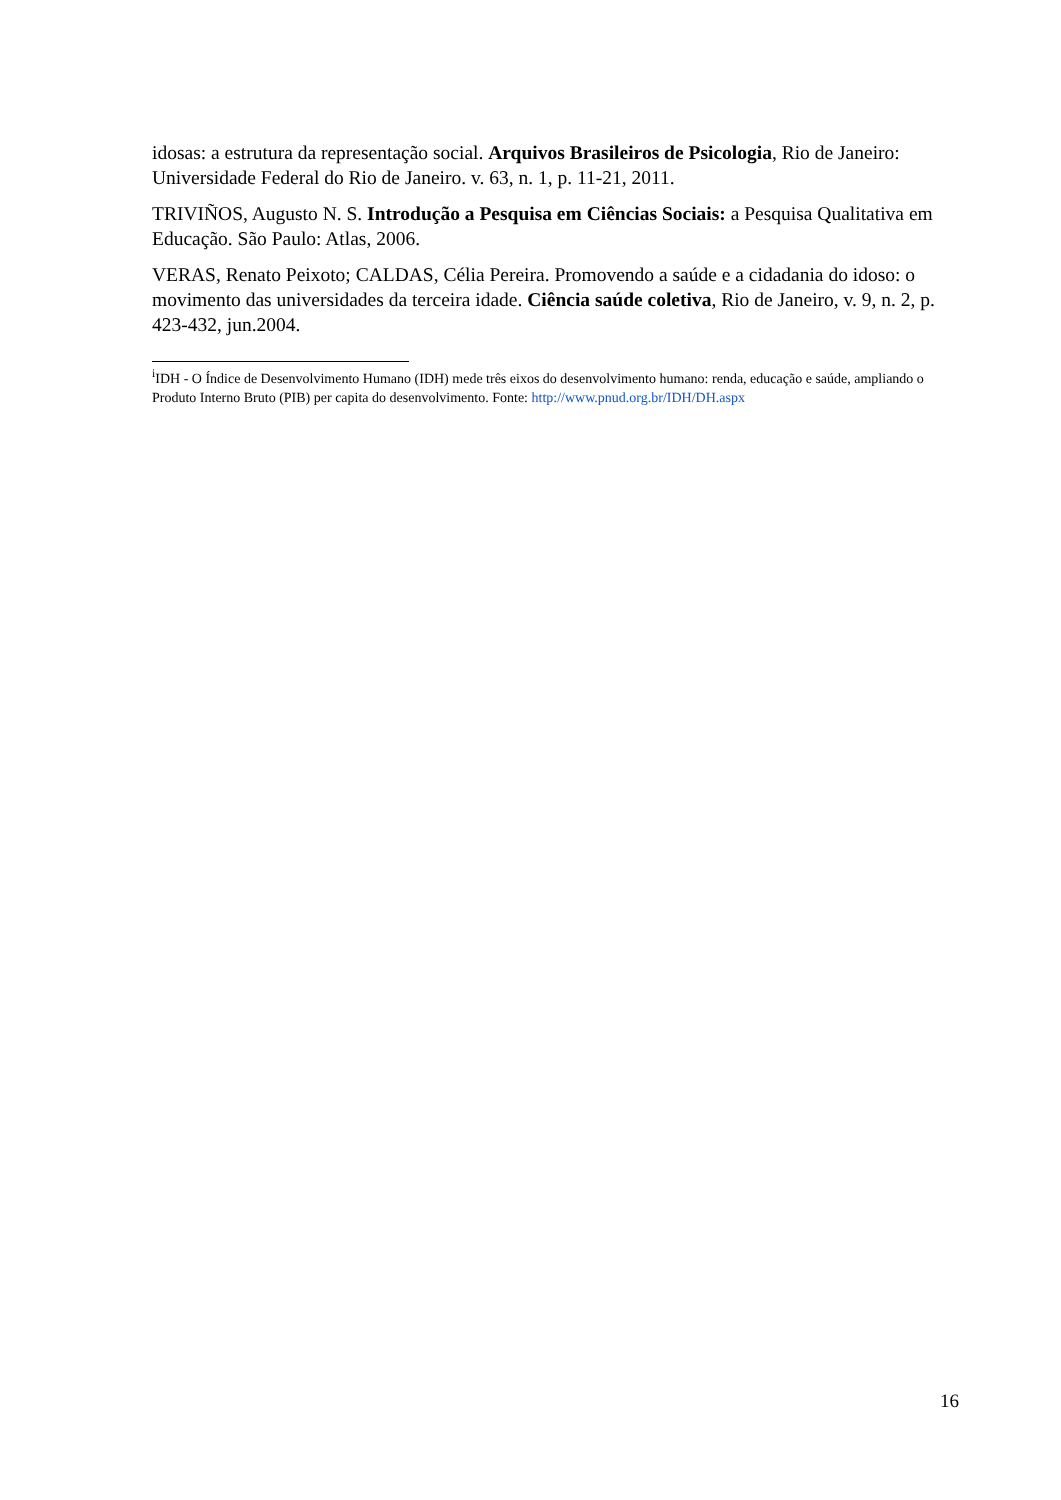idosas: a estrutura da representação social. Arquivos Brasileiros de Psicologia, Rio de Janeiro: Universidade Federal do Rio de Janeiro. v. 63, n. 1, p. 11-21, 2011.
TRIVIÑOS, Augusto N. S. Introdução a Pesquisa em Ciências Sociais: a Pesquisa Qualitativa em Educação. São Paulo: Atlas, 2006.
VERAS, Renato Peixoto; CALDAS, Célia Pereira. Promovendo a saúde e a cidadania do idoso: o movimento das universidades da terceira idade. Ciência saúde coletiva, Rio de Janeiro, v. 9, n. 2, p. 423-432, jun.2004.
<sup>i</sup> IDH - O Índice de Desenvolvimento Humano (IDH) mede três eixos do desenvolvimento humano: renda, educação e saúde, ampliando o Produto Interno Bruto (PIB) per capita do desenvolvimento. Fonte: http://www.pnud.org.br/IDH/DH.aspx
16